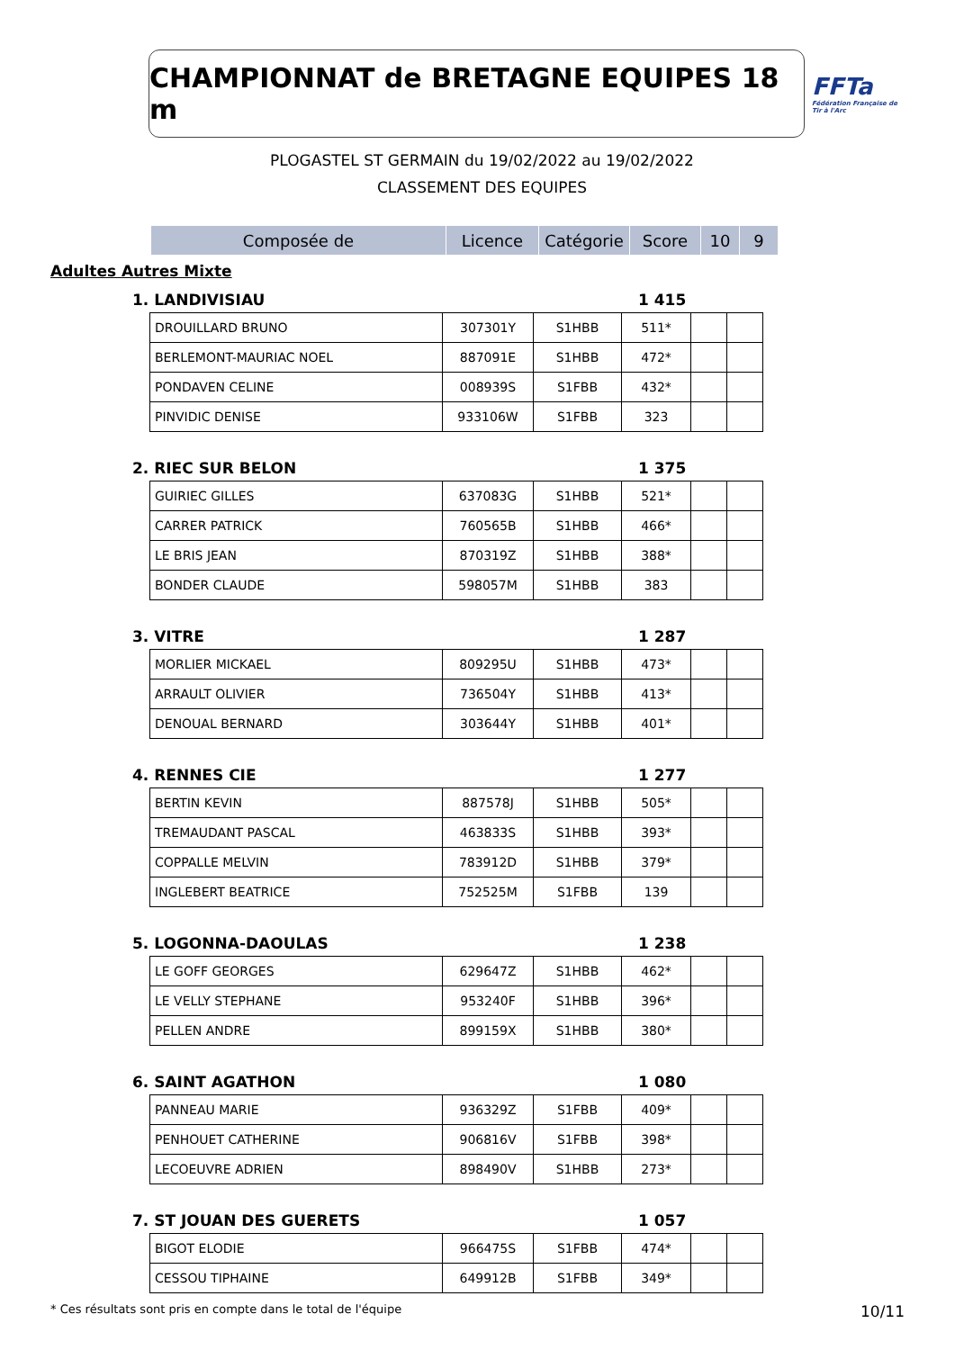CHAMPIONNAT de BRETAGNE EQUIPES 18 m
FFTa
Fédération Française de Tir à l'Arc
PLOGASTEL ST GERMAIN du 19/02/2022 au 19/02/2022
CLASSEMENT DES EQUIPES
| Composée de | Licence | Catégorie | Score | 10 | 9 |
| --- | --- | --- | --- | --- | --- |
Adultes Autres Mixte
1. LANDIVISIAU 1 415
| DROUILLARD BRUNO | 307301Y | S1HBB | 511* | | |
| BERLEMONT-MAURIAC NOEL | 887091E | S1HBB | 472* | | |
| PONDAVEN CELINE | 008939S | S1FBB | 432* | | |
| PINVIDIC DENISE | 933106W | S1FBB | 323 | | |
2. RIEC SUR BELON 1 375
| GUIRIEC GILLES | 637083G | S1HBB | 521* | | |
| CARRER PATRICK | 760565B | S1HBB | 466* | | |
| LE BRIS JEAN | 870319Z | S1HBB | 388* | | |
| BONDER CLAUDE | 598057M | S1HBB | 383 | | |
3. VITRE 1 287
| MORLIER MICKAEL | 809295U | S1HBB | 473* | | |
| ARRAULT OLIVIER | 736504Y | S1HBB | 413* | | |
| DENOUAL BERNARD | 303644Y | S1HBB | 401* | | |
4. RENNES CIE 1 277
| BERTIN KEVIN | 887578J | S1HBB | 505* | | |
| TREMAUDANT PASCAL | 463833S | S1HBB | 393* | | |
| COPPALLE MELVIN | 783912D | S1HBB | 379* | | |
| INGLEBERT BEATRICE | 752525M | S1FBB | 139 | | |
5. LOGONNA-DAOULAS 1 238
| LE GOFF GEORGES | 629647Z | S1HBB | 462* | | |
| LE VELLY STEPHANE | 953240F | S1HBB | 396* | | |
| PELLEN ANDRE | 899159X | S1HBB | 380* | | |
6. SAINT AGATHON 1 080
| PANNEAU MARIE | 936329Z | S1FBB | 409* | | |
| PENHOUET CATHERINE | 906816V | S1FBB | 398* | | |
| LECOEUVRE ADRIEN | 898490V | S1HBB | 273* | | |
7. ST JOUAN DES GUERETS 1 057
| BIGOT ELODIE | 966475S | S1FBB | 474* | | |
| CESSOU TIPHAINE | 649912B | S1FBB | 349* | | |
* Ces résultats sont pris en compte dans le total de l'équipe 10/11